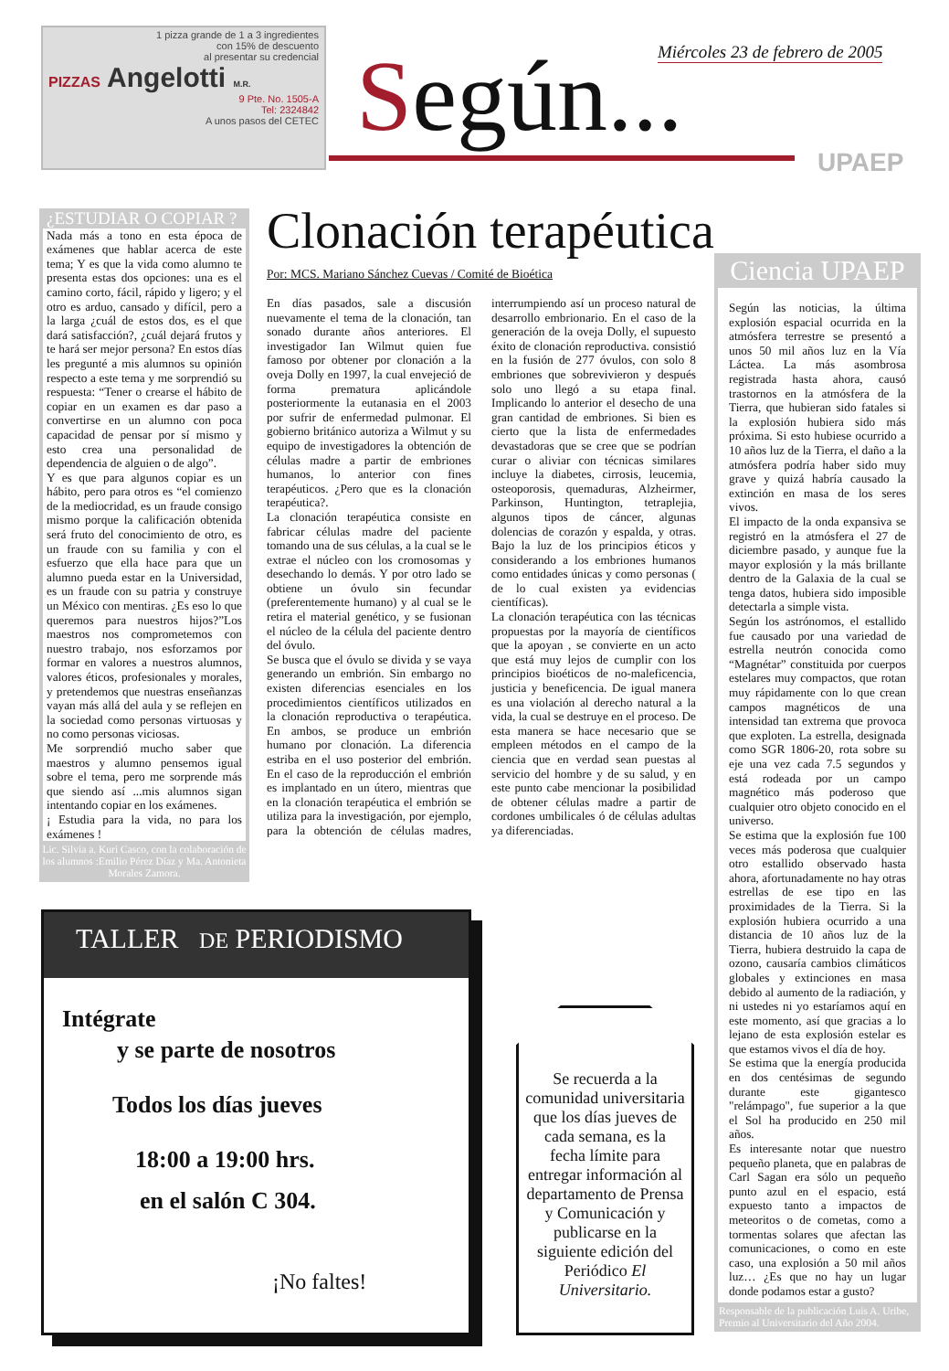1 pizza grande de 1 a 3 ingredientes
con 15% de descuento
al presentar su credencial
PIZZAS Angelotti M.R.
9 Pte. No. 1505-A
Tel: 2324842
A unos pasos del CETEC
Miércoles 23 de febrero de 2005
Según... UPAEP
¿ESTUDIAR O COPIAR ?
Nada más a tono en esta época de exámenes que hablar acerca de este tema; Y es que la vida como alumno te presenta estas dos opciones: una es el camino corto, fácil, rápido y ligero; y el otro es arduo, cansado y difícil, pero a la larga ¿cuál de estos dos, es el que dará satisfacción?, ¿cuál dejará frutos y te hará ser mejor persona? En estos días les pregunté a mis alumnos su opinión respecto a este tema y me sorprendió su respuesta: “Tener o crearse el hábito de copiar en un examen es dar paso a convertirse en un alumno con poca capacidad de pensar por sí mismo y esto crea una personalidad de dependencia de alguien o de algo”.
Y es que para algunos copiar es un hábito, pero para otros es “el comienzo de la mediocridad, es un fraude consigo mismo porque la calificación obtenida será fruto del conocimiento de otro, es un fraude con su familia y con el esfuerzo que ella hace para que un alumno pueda estar en la Universidad, es un fraude con su patria y construye un México con mentiras. ¿Es eso lo que queremos para nuestros hijos?”Los maestros nos comprometemos con nuestro trabajo, nos esforzamos por formar en valores a nuestros alumnos, valores éticos, profesionales y morales, y pretendemos que nuestras enseñanzas vayan más allá del aula y se reflejen en la sociedad como personas virtuosas y no como personas viciosas.
Me sorprendió mucho saber que maestros y alumno pensemos igual sobre el tema, pero me sorprende más que siendo así ...mis alumnos sigan intentando copiar en los exámenes.
¡ Estudia para la vida, no para los exámenes !
Lic. Silvia a. Kuri Casco, con la colaboración de los alumnos :Emilio Pérez Díaz y Ma. Antonieta Morales Zamora.
Clonación terapéutica
Por: MCS. Mariano Sánchez Cuevas / Comité de Bioética
En días pasados, sale a discusión nuevamente el tema de la clonación, tan sonado durante años anteriores. El investigador Ian Wilmut quien fue famoso por obtener por clonación a la oveja Dolly en 1997, la cual envejeció de forma prematura aplicándole posteriormente la eutanasia en el 2003 por sufrir de enfermedad pulmonar. El gobierno británico autoriza a Wilmut y su equipo de investigadores la obtención de células madre a partir de embriones humanos, lo anterior con fines terapéuticos. ¿Pero que es la clonación terapéutica?.
La clonación terapéutica consiste en fabricar células madre del paciente tomando una de sus células, a la cual se le extrae el núcleo con los cromosomas y desechando lo demás. Y por otro lado se obtiene un óvulo sin fecundar (preferentemente humano) y al cual se le retira el material genético, y se fusionan el núcleo de la célula del paciente dentro del óvulo.
Se busca que el óvulo se divida y se vaya generando un embrión. Sin embargo no existen diferencias esenciales en los procedimientos científicos utilizados en la clonación reproductiva o terapéutica. En ambos, se produce un embrión humano por clonación. La diferencia estriba en el uso posterior del embrión. En el caso de la reproducción el embrión es implantado en un útero, mientras que en la clonación terapéutica el embrión se utiliza para la investigación, por ejemplo, para la obtención de células madres, interrumpiendo así un proceso natural de desarrollo embrionario. En el caso de la generación de la oveja Dolly, el supuesto éxito de clonación reproductiva. consistió en la fusión de 277 óvulos, con solo 8 embriones que sobrevivieron y después solo uno llegó a su etapa final. Implicando lo anterior el desecho de una gran cantidad de embriones. Si bien es cierto que la lista de enfermedades devastadoras que se cree que se podrían curar o aliviar con técnicas similares incluye la diabetes, cirrosis, leucemia, osteoporosis, quemaduras, Alzheirmer, Parkinson, Huntington, tetraplejia, algunos tipos de cáncer, algunas dolencias de corazón y espalda, y otras. Bajo la luz de los principios éticos y considerando a los embriones humanos como entidades únicas y como personas ( de lo cual existen ya evidencias científicas).
La clonación terapéutica con las técnicas propuestas por la mayoría de científicos que la apoyan , se convierte en un acto que está muy lejos de cumplir con los principios bioéticos de no-maleficencia, justicia y beneficencia. De igual manera es una violación al derecho natural a la vida, la cual se destruye en el proceso. De esta manera se hace necesario que se empleen métodos en el campo de la ciencia que en verdad sean puestas al servicio del hombre y de su salud, y en este punto cabe mencionar la posibilidad de obtener células madre a partir de cordones umbilicales ó de células adultas ya diferenciadas.
Ciencia UPAEP
Según las noticias, la última explosión espacial ocurrida en la atmósfera terrestre se presentó a unos 50 mil años luz en la Vía Láctea. La más asombrosa registrada hasta ahora, causó trastornos en la atmósfera de la Tierra, que hubieran sido fatales si la explosión hubiera sido más próxima. Si esto hubiese ocurrido a 10 años luz de la Tierra, el daño a la atmósfera podría haber sido muy grave y quizá habría causado la extinción en masa de los seres vivos.
El impacto de la onda expansiva se registró en la atmósfera el 27 de diciembre pasado, y aunque fue la mayor explosión y la más brillante dentro de la Galaxia de la cual se tenga datos, hubiera sido imposible detectarla a simple vista.
Según los astrónomos, el estallido fue causado por una variedad de estrella neutrón conocida como “Magnétar” constituida por cuerpos estelares muy compactos, que rotan muy rápidamente con lo que crean campos magnéticos de una intensidad tan extrema que provoca que exploten. La estrella, designada como SGR 1806-20, rota sobre su eje una vez cada 7.5 segundos y está rodeada por un campo magnético más poderoso que cualquier otro objeto conocido en el universo.
Se estima que la explosión fue 100 veces más poderosa que cualquier otro estallido observado hasta ahora, afortunadamente no hay otras estrellas de ese tipo en las proximidades de la Tierra. Si la explosión hubiera ocurrido a una distancia de 10 años luz de la Tierra, hubiera destruido la capa de ozono, causaría cambios climáticos globales y extinciones en masa debido al aumento de la radiación, y ni ustedes ni yo estaríamos aquí en este momento, así que gracias a lo lejano de esta explosión estelar es que estamos vivos el día de hoy.
Se estima que la energía producida en dos centésimas de segundo durante este gigantesco "relámpago", fue superior a la que el Sol ha producido en 250 mil años.
Es interesante notar que nuestro pequeño planeta, que en palabras de Carl Sagan era sólo un pequeño punto azul en el espacio, está expuesto tanto a impactos de meteoritos o de cometas, como a tormentas solares que afectan las comunicaciones, o como en este caso, una explosión a 50 mil años luz… ¿Es que no hay un lugar donde podamos estar a gusto?
Responsable de la publicación Luis A. Uribe, Premio al Universitario del Año 2004.
TALLER DE PERIODISMO
Intégrate
y se parte de nosotros
Todos los días jueves
18:00 a 19:00 hrs.
en el salón C 304.
¡No faltes!
Se recuerda a la comunidad universitaria que los días jueves de cada semana, es la fecha límite para entregar información al departamento de Prensa y Comunicación y publicarse en la siguiente edición del Periódico El Universitario.